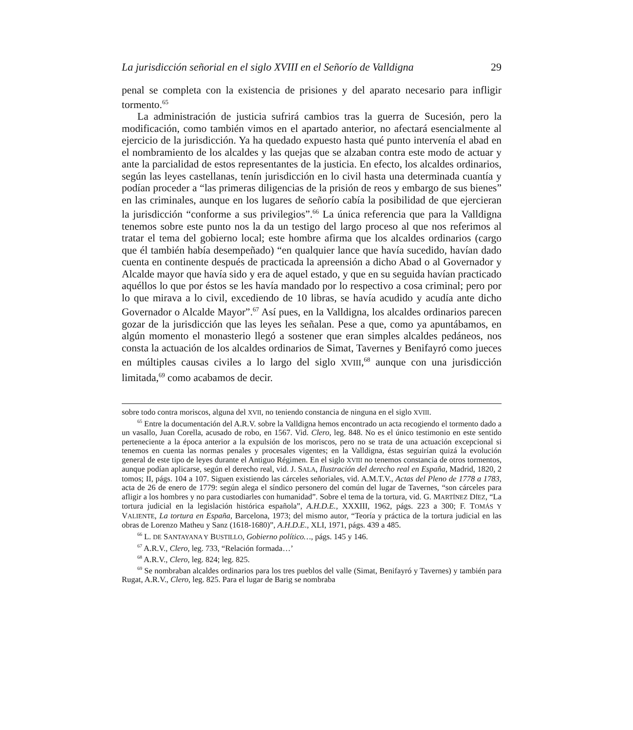La jurisdicción señorial en el siglo XVIII en el Señorío de Valldigna 29
penal se completa con la existencia de prisiones y del aparato necesario para infligir tormento.<sup>65</sup>
La administración de justicia sufrirá cambios tras la guerra de Sucesión, pero la modificación, como también vimos en el apartado anterior, no afectará esencialmente al ejercicio de la jurisdicción. Ya ha quedado expuesto hasta qué punto intervenía el abad en el nombramiento de los alcaldes y las quejas que se alzaban contra este modo de actuar y ante la parcialidad de estos representantes de la justicia. En efecto, los alcaldes ordinarios, según las leyes castellanas, tenín jurisdicción en lo civil hasta una determinada cuantía y podían proceder a “las primeras diligencias de la prisión de reos y embargo de sus bienes” en las criminales, aunque en los lugares de señorío cabía la posibilidad de que ejercieran la jurisdicción “conforme a sus privilegios”.<sup>66</sup> La única referencia que para la Valldigna tenemos sobre este punto nos la da un testigo del largo proceso al que nos referimos al tratar el tema del gobierno local; este hombre afirma que los alcaldes ordinarios (cargo que él también había desempeñado) “en qualquier lance que havía sucedido, havían dado cuenta en continente después de practicada la apreensión a dicho Abad o al Governador y Alcalde mayor que havía sido y era de aquel estado, y que en su seguida havían practicado aquéllos lo que por éstos se les havía mandado por lo respectivo a cosa criminal; pero por lo que mirava a lo civil, excediendo de 10 libras, se havía acudido y acudía ante dicho Governador o Alcalde Mayor”.<sup>67</sup> Así pues, en la Valldigna, los alcaldes ordinarios parecen gozar de la jurisdicción que las leyes les señalan. Pese a que, como ya apuntábamos, en algún momento el monasterio llegó a sostener que eran simples alcaldes pedáneos, nos consta la actuación de los alcaldes ordinarios de Simat, Tavernes y Benifayró como jueces en múltiples causas civiles a lo largo del siglo XVIII,<sup>68</sup> aunque con una jurisdicción limitada,<sup>69</sup> como acabamos de decir.
sobre todo contra moriscos, alguna del XVII, no teniendo constancia de ninguna en el siglo XVIII.
<sup>65</sup> Entre la documentación del A.R.V. sobre la Valldigna hemos encontrado un acta recogiendo el tormento dado a un vasallo, Juan Corella, acusado de robo, en 1567. Vid. Clero, leg. 848. No es el único testimonio en este sentido perteneciente a la época anterior a la expulsión de los moriscos, pero no se trata de una actuación excepcional si tenemos en cuenta las normas penales y procesales vigentes; en la Valldigna, éstas seguirían quizá la evolución general de este tipo de leyes durante el Antiguo Régimen. En el siglo XVIII no tenemos constancia de otros tormentos, aunque podían aplicarse, según el derecho real, vid. J. SALA, Ilustración del derecho real en España, Madrid, 1820, 2 tomos; II, págs. 104 a 107. Siguen existiendo las cárceles señoriales, vid. A.M.T.V., Actas del Pleno de 1778 a 1783, acta de 26 de enero de 1779: según alega el síndico personero del común del lugar de Tavernes, “son cárceles para afligir a los hombres y no para custodiarles con humanidad”. Sobre el tema de la tortura, vid. G. MARTÍNEZ DÍEZ, “La tortura judicial en la legislación histórica española”, A.H.D.E., XXXIII, 1962, págs. 223 a 300; F. TOMÁS Y VALIENTE, La tortura en España, Barcelona, 1973; del mismo autor, “Teoría y práctica de la tortura judicial en las obras de Lorenzo Matheu y Sanz (1618-1680)”, A.H.D.E., XLI, 1971, págs. 439 a 485.
<sup>66</sup> L. DE SANTAYANA Y BUSTILLO, Gobierno político…, págs. 145 y 146.
<sup>67</sup> A.R.V., Clero, leg. 733, “Relación formada…’
<sup>68</sup> A.R.V., Clero, leg. 824; leg. 825.
<sup>69</sup> Se nombraban alcaldes ordinarios para los tres pueblos del valle (Simat, Benifayró y Tavernes) y también para Rugat, A.R.V., Clero, leg. 825. Para el lugar de Barig se nombraba